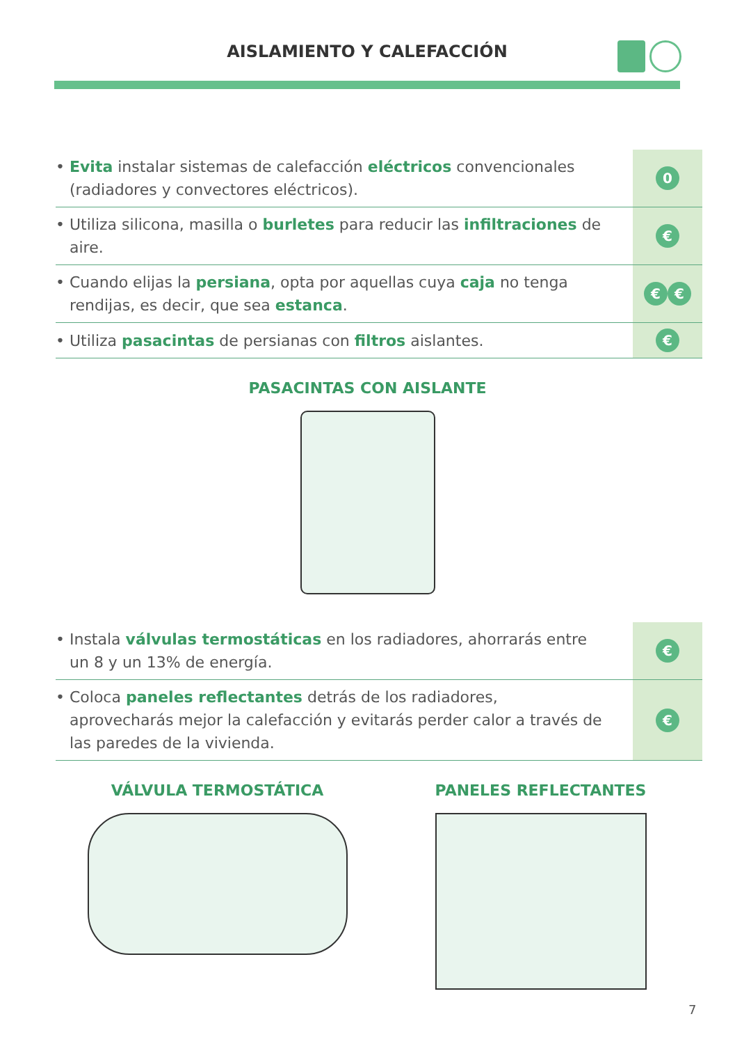AISLAMIENTO Y CALEFACCIÓN
| • Evita instalar sistemas de calefacción eléctricos convencionales (radiadores y convectores eléctricos). | 0 |
| • Utiliza silicona, masilla o burletes para reducir las infiltraciones de aire. | € |
| • Cuando elijas la persiana , opta por aquellas cuya caja no tenga rendijas, es decir, que sea estanca . | € € |
| • Utiliza pasacintas de persianas con filtros aislantes. | € |
PASACINTAS CON AISLANTE
| • Instala válvulas termostáticas en los radiadores, ahorrarás entre un 8 y un 13% de energía. | € |
| • Coloca paneles reflectantes detrás de los radiadores, aprovecharás mejor la calefacción y evitarás perder calor a través de las paredes de la vivienda. | € |
VÁLVULA TERMOSTÁTICA PANELES REFLECTANTES
7